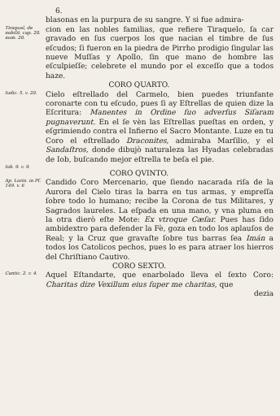6.
blasonas en la purpura de su sangre. Y si fue admira-
Tiraquel, de nobilit. cap. 20. num. 20.
cion en las nobles familias, que refiere Tiraquelo, ſa car gravado en ſus cuerpos los que nacian el timbre de ſus eſcudos; ſi fueron en la piedra de Pirrho prodigio ſingular las nueve Muſſas y Apollo, ſin que mano de hombre las eſculpieſſe; celebrete el mundo por el exceſſo que a todos haze.
CORO QUARTO.
Iudic. 5. v. 20.
Cielo eſtrellado del Carmelo, bien puedes triunfante coronarte con tu eſcudo, pues ſi ay Eſtrellas de quien dize la Eſcritura: Manentes in Ordine ſuo adverſus Siſaram pugnaverunt. En el ſe vèn las Eſtrellas pueſtas en orden, y eſgrimiendo contra el Infierno el Sacro Montante. Luze en tu Coro el eſtrellado Draconites, admiraba Marſilio, y el Sandaſtros, donde dibujò naturaleza las Hyadas celebradas de Iob, buſcando mejor eſtrella te beſa el pie.
Iob. 9. v. 9.
CORO QVINTO.
Ap. Lorin. in Pſ. 149. v. 6
Candido Coro Mercenario, que ſiendo nacarada riſa de la Aurora del Cielo tiras la barra en tus armas, y empreſſa ſobre todo lo humano; recibe la Corona de tus Militares, y Sagrados laureles. La eſpada en una mano, y vna pluma en la otra dierò eſte Mote: Ex vtroque Cæſar. Pues has ſido ambidextro para defender la Fè, goza en todo los aplauſos de Real; y la Cruz que gravaſte ſobre tus barras ſea Imán a todos los Catolicos pechos, pues lo es para atraer los hierros del Chriſtiano Cautivo.
CORO SEXTO.
Cantic. 2. v. 4.
Aquel Eſtandarte, que enarbolado lleva el ſexto Coro: Charitas dize Vexillum eius ſuper me charitas, que
dezia